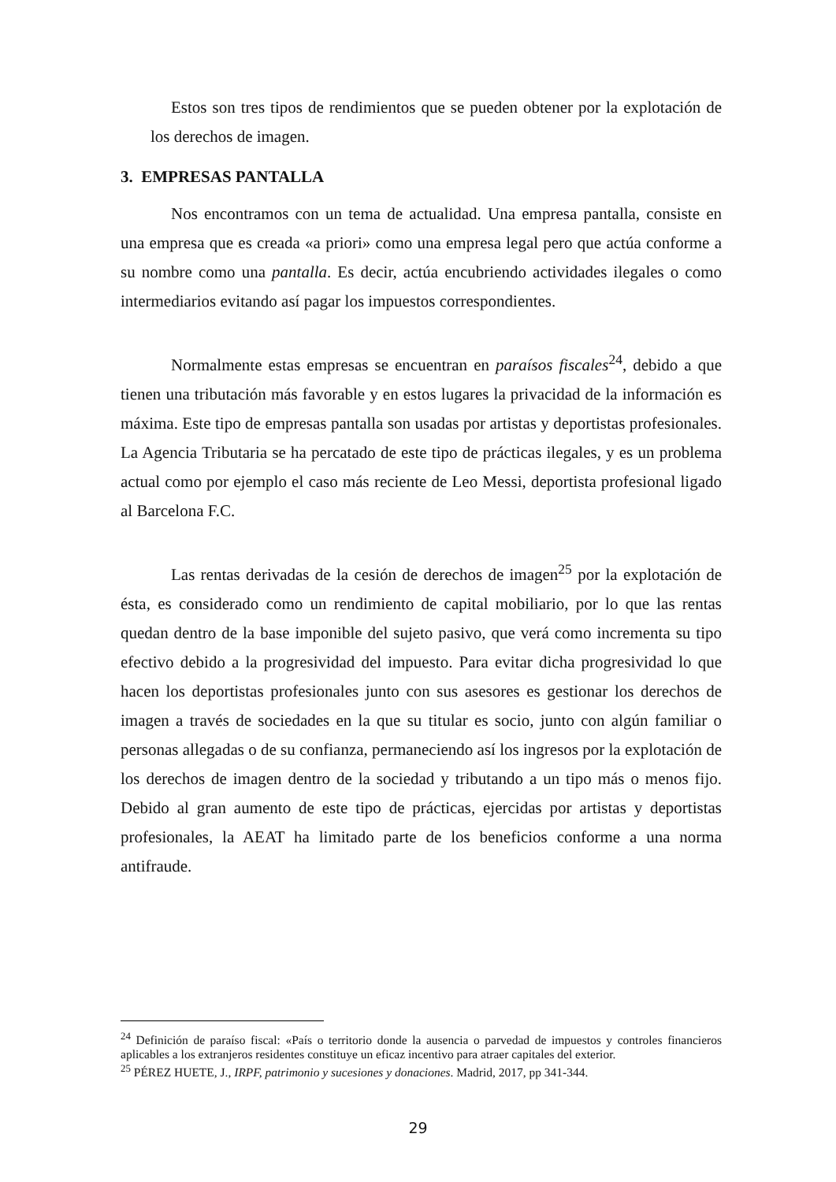Estos son tres tipos de rendimientos que se pueden obtener por la explotación de los derechos de imagen.
3. EMPRESAS PANTALLA
Nos encontramos con un tema de actualidad. Una empresa pantalla, consiste en una empresa que es creada «a priori» como una empresa legal pero que actúa conforme a su nombre como una pantalla. Es decir, actúa encubriendo actividades ilegales o como intermediarios evitando así pagar los impuestos correspondientes.
Normalmente estas empresas se encuentran en paraísos fiscales<sup>24</sup>, debido a que tienen una tributación más favorable y en estos lugares la privacidad de la información es máxima. Este tipo de empresas pantalla son usadas por artistas y deportistas profesionales. La Agencia Tributaria se ha percatado de este tipo de prácticas ilegales, y es un problema actual como por ejemplo el caso más reciente de Leo Messi, deportista profesional ligado al Barcelona F.C.
Las rentas derivadas de la cesión de derechos de imagen<sup>25</sup> por la explotación de ésta, es considerado como un rendimiento de capital mobiliario, por lo que las rentas quedan dentro de la base imponible del sujeto pasivo, que verá como incrementa su tipo efectivo debido a la progresividad del impuesto. Para evitar dicha progresividad lo que hacen los deportistas profesionales junto con sus asesores es gestionar los derechos de imagen a través de sociedades en la que su titular es socio, junto con algún familiar o personas allegadas o de su confianza, permaneciendo así los ingresos por la explotación de los derechos de imagen dentro de la sociedad y tributando a un tipo más o menos fijo. Debido al gran aumento de este tipo de prácticas, ejercidas por artistas y deportistas profesionales, la AEAT ha limitado parte de los beneficios conforme a una norma antifraude.
<sup>24</sup> Definición de paraíso fiscal: «País o territorio donde la ausencia o parvedad de impuestos y controles financieros aplicables a los extranjeros residentes constituye un eficaz incentivo para atraer capitales del exterior.
<sup>25</sup> PÉREZ HUETE, J., IRPF, patrimonio y sucesiones y donaciones. Madrid, 2017, pp 341-344.
29